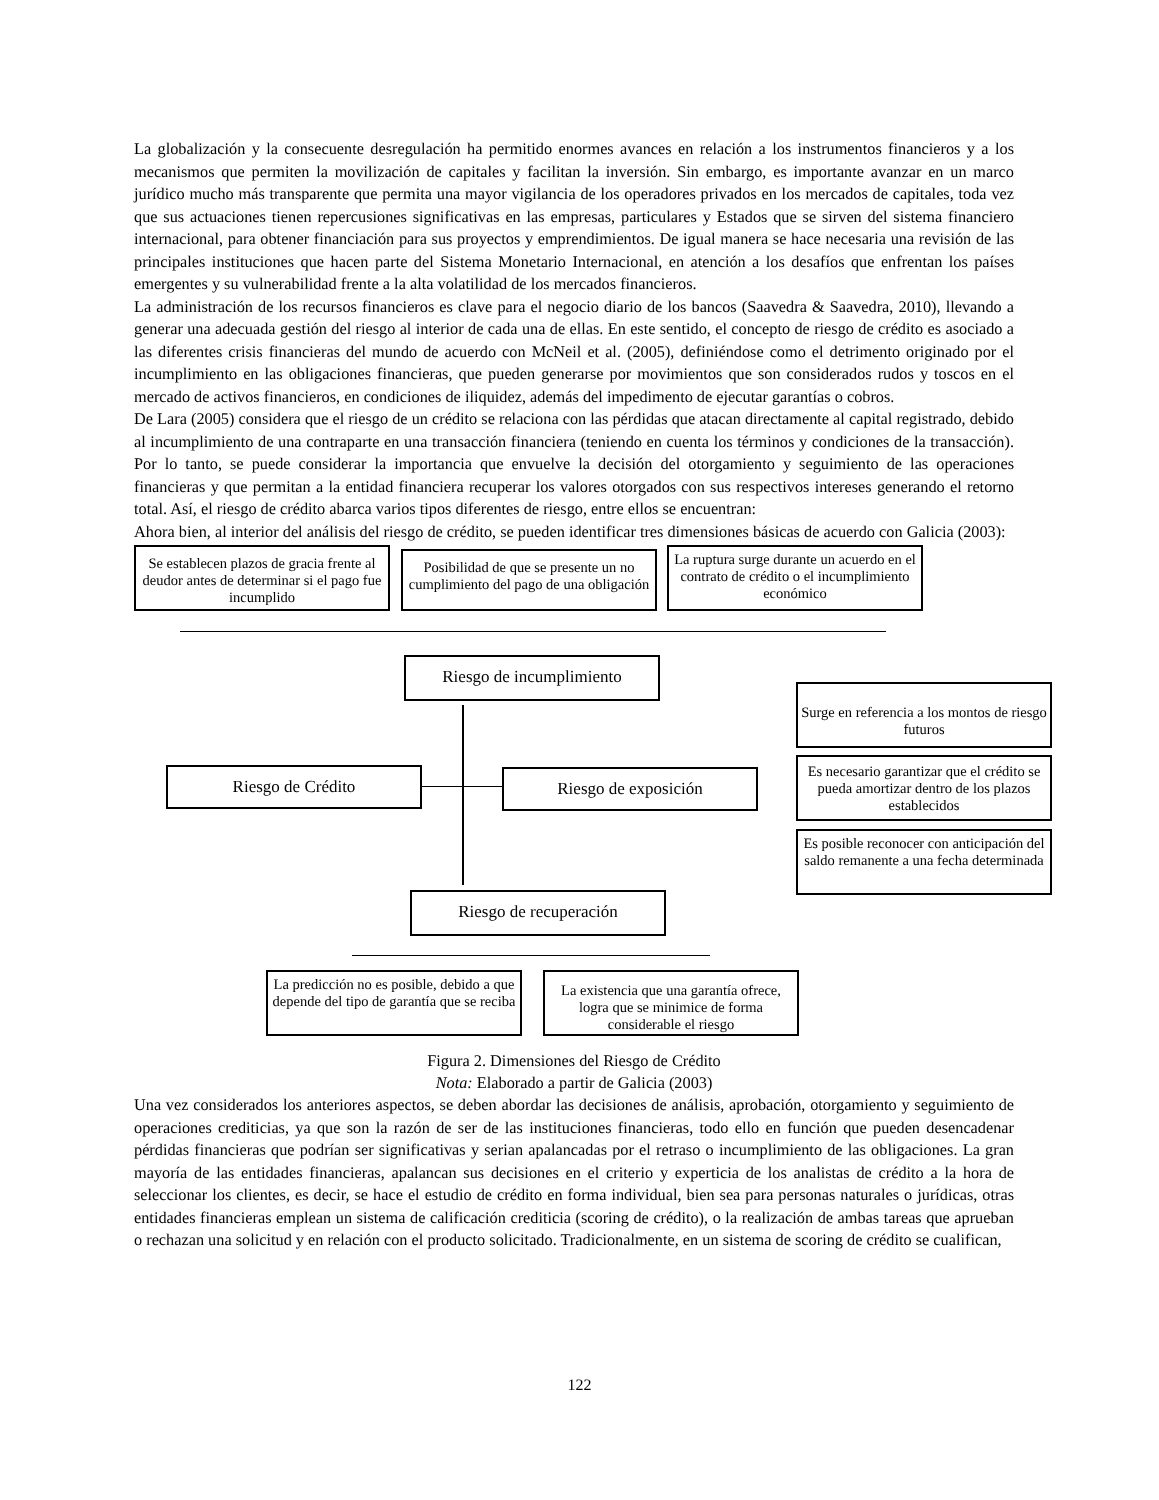La globalización y la consecuente desregulación ha permitido enormes avances en relación a los instrumentos financieros y a los mecanismos que permiten la movilización de capitales y facilitan la inversión. Sin embargo, es importante avanzar en un marco jurídico mucho más transparente que permita una mayor vigilancia de los operadores privados en los mercados de capitales, toda vez que sus actuaciones tienen repercusiones significativas en las empresas, particulares y Estados que se sirven del sistema financiero internacional, para obtener financiación para sus proyectos y emprendimientos. De igual manera se hace necesaria una revisión de las principales instituciones que hacen parte del Sistema Monetario Internacional, en atención a los desafíos que enfrentan los países emergentes y su vulnerabilidad frente a la alta volatilidad de los mercados financieros.
La administración de los recursos financieros es clave para el negocio diario de los bancos (Saavedra & Saavedra, 2010), llevando a generar una adecuada gestión del riesgo al interior de cada una de ellas. En este sentido, el concepto de riesgo de crédito es asociado a las diferentes crisis financieras del mundo de acuerdo con McNeil et al. (2005), definiéndose como el detrimento originado por el incumplimiento en las obligaciones financieras, que pueden generarse por movimientos que son considerados rudos y toscos en el mercado de activos financieros, en condiciones de iliquidez, además del impedimento de ejecutar garantías o cobros.
De Lara (2005) considera que el riesgo de un crédito se relaciona con las pérdidas que atacan directamente al capital registrado, debido al incumplimiento de una contraparte en una transacción financiera (teniendo en cuenta los términos y condiciones de la transacción). Por lo tanto, se puede considerar la importancia que envuelve la decisión del otorgamiento y seguimiento de las operaciones financieras y que permitan a la entidad financiera recuperar los valores otorgados con sus respectivos intereses generando el retorno total. Así, el riesgo de crédito abarca varios tipos diferentes de riesgo, entre ellos se encuentran:
Ahora bien, al interior del análisis del riesgo de crédito, se pueden identificar tres dimensiones básicas de acuerdo con Galicia (2003):
Se establecen plazos de gracia frente al deudor antes de determinar si el pago fue incumplido
Posibilidad de que se presente un no cumplimiento del pago de una obligación
La ruptura surge durante un acuerdo en el contrato de crédito o el incumplimiento económico
Riesgo de incumplimiento
Riesgo de Crédito Riesgo de exposición
Surge en referencia a los montos de riesgo futuros
Es necesario garantizar que el crédito se pueda amortizar dentro de los plazos establecidos
Es posible reconocer con anticipación del saldo remanente a una fecha determinada
Riesgo de recuperación
La predicción no es posible, debido a que depende del tipo de garantía que se reciba
La existencia que una garantía ofrece, logra que se minimice de forma considerable el riesgo
Figura 2. Dimensiones del Riesgo de Crédito
Nota: Elaborado a partir de Galicia (2003)
Una vez considerados los anteriores aspectos, se deben abordar las decisiones de análisis, aprobación, otorgamiento y seguimiento de operaciones crediticias, ya que son la razón de ser de las instituciones financieras, todo ello en función que pueden desencadenar pérdidas financieras que podrían ser significativas y serian apalancadas por el retraso o incumplimiento de las obligaciones. La gran mayoría de las entidades financieras, apalancan sus decisiones en el criterio y experticia de los analistas de crédito a la hora de seleccionar los clientes, es decir, se hace el estudio de crédito en forma individual, bien sea para personas naturales o jurídicas, otras entidades financieras emplean un sistema de calificación crediticia (scoring de crédito), o la realización de ambas tareas que aprueban o rechazan una solicitud y en relación con el producto solicitado. Tradicionalmente, en un sistema de scoring de crédito se cualifican,
122